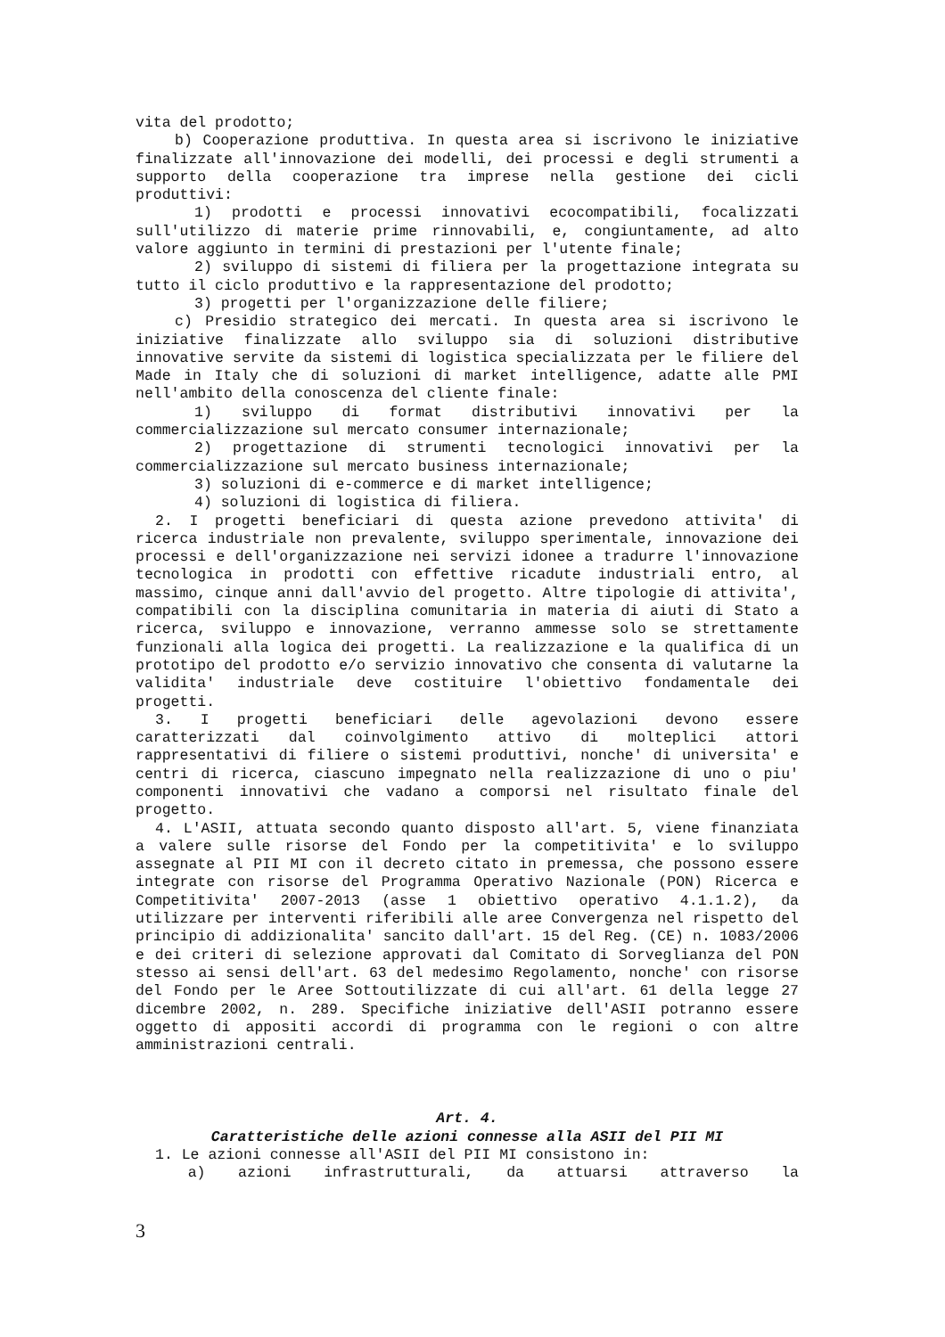vita del prodotto;
b) Cooperazione produttiva. In questa area si iscrivono le iniziative finalizzate all'innovazione dei modelli, dei processi e degli strumenti a supporto della cooperazione tra imprese nella gestione dei cicli produttivi:
1) prodotti e processi innovativi ecocompatibili, focalizzati sull'utilizzo di materie prime rinnovabili, e, congiuntamente, ad alto valore aggiunto in termini di prestazioni per l'utente finale;
2) sviluppo di sistemi di filiera per la progettazione integrata su tutto il ciclo produttivo e la rappresentazione del prodotto;
3) progetti per l'organizzazione delle filiere;
c) Presidio strategico dei mercati. In questa area si iscrivono le iniziative finalizzate allo sviluppo sia di soluzioni distributive innovative servite da sistemi di logistica specializzata per le filiere del Made in Italy che di soluzioni di market intelligence, adatte alle PMI nell'ambito della conoscenza del cliente finale:
1) sviluppo di format distributivi innovativi per la commercializzazione sul mercato consumer internazionale;
2) progettazione di strumenti tecnologici innovativi per la commercializzazione sul mercato business internazionale;
3) soluzioni di e-commerce e di market intelligence;
4) soluzioni di logistica di filiera.
2. I progetti beneficiari di questa azione prevedono attivita' di ricerca industriale non prevalente, sviluppo sperimentale, innovazione dei processi e dell'organizzazione nei servizi idonee a tradurre l'innovazione tecnologica in prodotti con effettive ricadute industriali entro, al massimo, cinque anni dall'avvio del progetto. Altre tipologie di attivita', compatibili con la disciplina comunitaria in materia di aiuti di Stato a ricerca, sviluppo e innovazione, verranno ammesse solo se strettamente funzionali alla logica dei progetti. La realizzazione e la qualifica di un prototipo del prodotto e/o servizio innovativo che consenta di valutarne la validita' industriale deve costituire l'obiettivo fondamentale dei progetti.
3. I progetti beneficiari delle agevolazioni devono essere caratterizzati dal coinvolgimento attivo di molteplici attori rappresentativi di filiere o sistemi produttivi, nonche' di universita' e centri di ricerca, ciascuno impegnato nella realizzazione di uno o piu' componenti innovativi che vadano a comporsi nel risultato finale del progetto.
4. L'ASII, attuata secondo quanto disposto all'art. 5, viene finanziata a valere sulle risorse del Fondo per la competitivita' e lo sviluppo assegnate al PII MI con il decreto citato in premessa, che possono essere integrate con risorse del Programma Operativo Nazionale (PON) Ricerca e Competitivita' 2007-2013 (asse 1 obiettivo operativo 4.1.1.2), da utilizzare per interventi riferibili alle aree Convergenza nel rispetto del principio di addizionalita' sancito dall'art. 15 del Reg. (CE) n. 1083/2006 e dei criteri di selezione approvati dal Comitato di Sorveglianza del PON stesso ai sensi dell'art. 63 del medesimo Regolamento, nonche' con risorse del Fondo per le Aree Sottoutilizzate di cui all'art. 61 della legge 27 dicembre 2002, n. 289. Specifiche iniziative dell'ASII potranno essere oggetto di appositi accordi di programma con le regioni o con altre amministrazioni centrali.
Art. 4.
Caratteristiche delle azioni connesse alla ASII del PII MI
1. Le azioni connesse all'ASII del PII MI consistono in:
a) azioni infrastrutturali, da attuarsi attraverso la
3